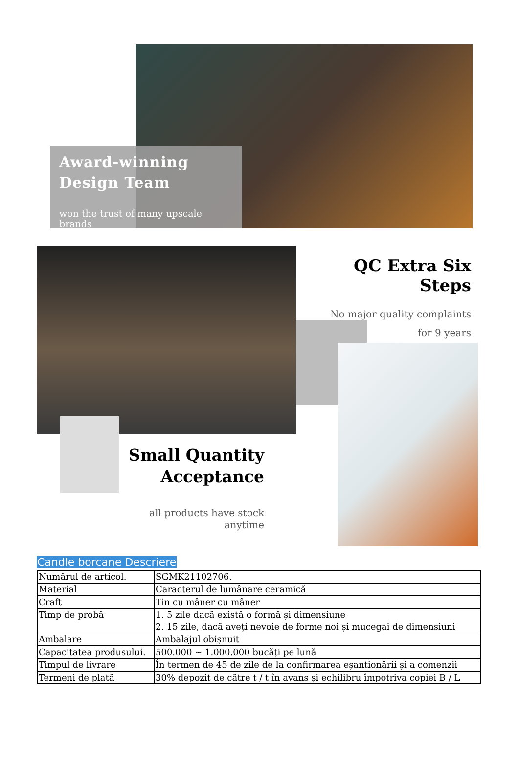Award-winning
Design Team
won the trust of many upscale brands
QC Extra Six Steps
No major quality complaints
for 9 years
Small Quantity
Acceptance
all products have stock anytime
Candle borcane Descriere
| Numărul de articol. | SGMK21102706. |
| Material | Caracterul de lumânare ceramică |
| Craft | Tin cu mâner cu mâner |
| Timp de probă | 1. 5 zile dacă există o formă și dimensiune 2. 15 zile, dacă aveți nevoie de forme noi și mucegai de dimensiuni |
| Ambalare | Ambalajul obișnuit |
| Capacitatea produsului. | 500.000 ~ 1.000.000 bucăți pe lună |
| Timpul de livrare | În termen de 45 de zile de la confirmarea eșantionării și a comenzii |
| Termeni de plată | 30% depozit de către t / t în avans și echilibru împotriva copiei B / L |